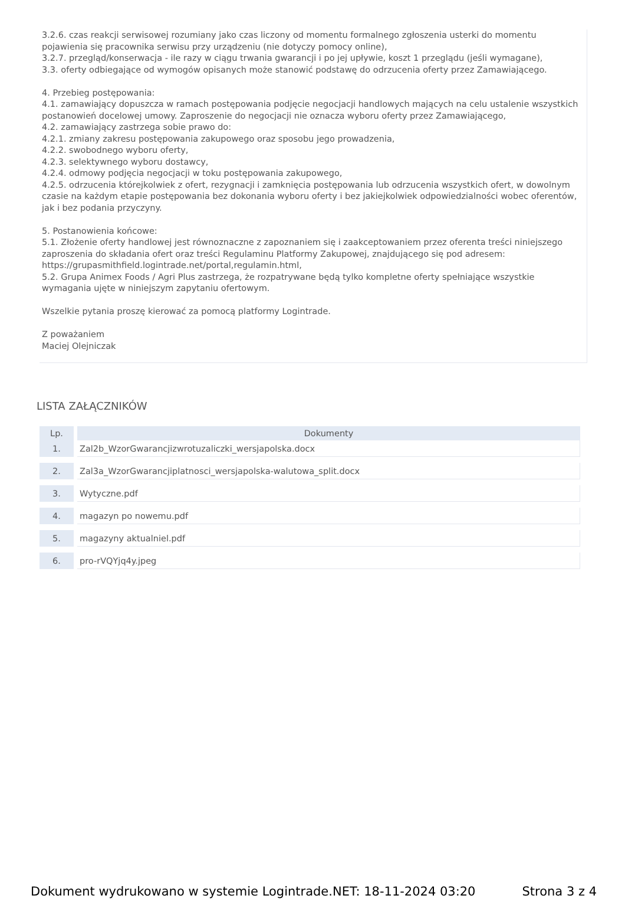3.2.6. czas reakcji serwisowej rozumiany jako czas liczony od momentu formalnego zgłoszenia usterki do momentu pojawienia się pracownika serwisu przy urządzeniu (nie dotyczy pomocy online),
3.2.7. przegląd/konserwacja - ile razy w ciągu trwania gwarancji i po jej upływie, koszt 1 przeglądu (jeśli wymagane),
3.3. oferty odbiegające od wymogów opisanych może stanowić podstawę do odrzucenia oferty przez Zamawiającego.
4. Przebieg postępowania:
4.1. zamawiający dopuszcza w ramach postępowania podjęcie negocjacji handlowych mających na celu ustalenie wszystkich postanowień docelowej umowy. Zaproszenie do negocjacji nie oznacza wyboru oferty przez Zamawiającego,
4.2. zamawiający zastrzega sobie prawo do:
4.2.1. zmiany zakresu postępowania zakupowego oraz sposobu jego prowadzenia,
4.2.2. swobodnego wyboru oferty,
4.2.3. selektywnego wyboru dostawcy,
4.2.4. odmowy podjęcia negocjacji w toku postępowania zakupowego,
4.2.5. odrzucenia którejkolwiek z ofert, rezygnacji i zamknięcia postępowania lub odrzucenia wszystkich ofert, w dowolnym czasie na każdym etapie postępowania bez dokonania wyboru oferty i bez jakiejkolwiek odpowiedzialności wobec oferentów, jak i bez podania przyczyny.
5. Postanowienia końcowe:
5.1. Złożenie oferty handlowej jest równoznaczne z zapoznaniem się i zaakceptowaniem przez oferenta treści niniejszego zaproszenia do składania ofert oraz treści Regulaminu Platformy Zakupowej, znajdującego się pod adresem:
https://grupasmithfield.logintrade.net/portal,regulamin.html,
5.2. Grupa Animex Foods / Agri Plus zastrzega, że rozpatrywane będą tylko kompletne oferty spełniające wszystkie wymagania ujęte w niniejszym zapytaniu ofertowym.
Wszelkie pytania proszę kierować za pomocą platformy Logintrade.
Z poważaniem
Maciej Olejniczak
LISTA ZAŁĄCZNIKÓW
| Lp. | Dokumenty |
| --- | --- |
| 1. | Zal2b_WzorGwarancjizwrotuzaliczki_wersjapolska.docx |
| 2. | Zal3a_WzorGwarancjiplatnosci_wersjapolska-walutowa_split.docx |
| 3. | Wytyczne.pdf |
| 4. | magazyn po nowemu.pdf |
| 5. | magazyny aktualniel.pdf |
| 6. | pro-rVQYjq4y.jpeg |
Dokument wydrukowano w systemie Logintrade.NET: 18-11-2024 03:20 Strona 3 z 4